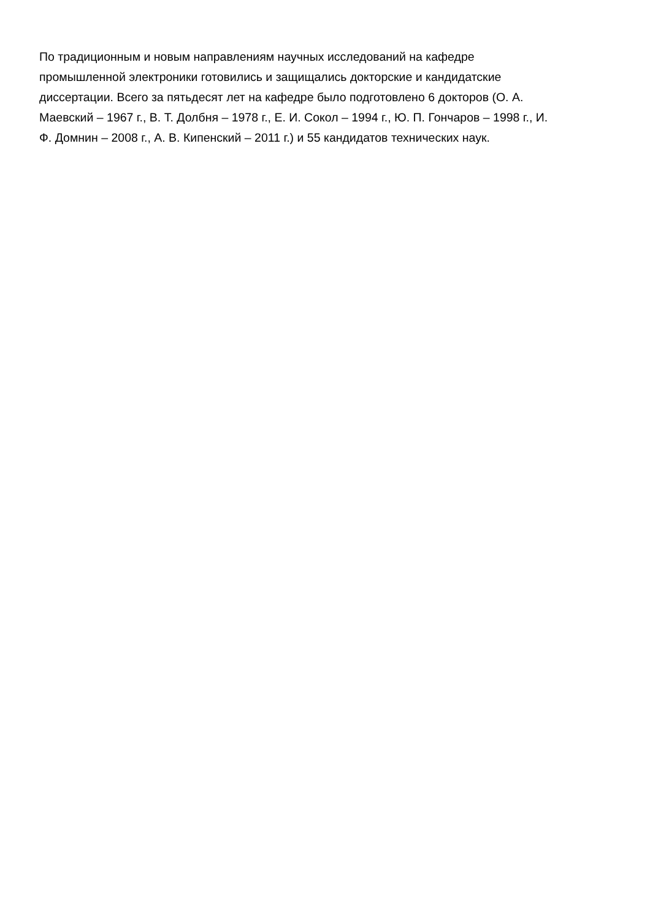По традиционным и новым направлениям научных исследований на кафедре
промышленной электроники готовились и защищались докторские и кандидатские
диссертации. Всего за пятьдесят лет на кафедре было подготовлено 6 докторов (О. А.
Маевский – 1967 г., В. Т. Долбня – 1978 г., Е. И. Сокол – 1994 г., Ю. П. Гончаров – 1998 г., И.
Ф. Домнин – 2008 г., А. В. Кипенский – 2011 г.) и 55 кандидатов технических наук.